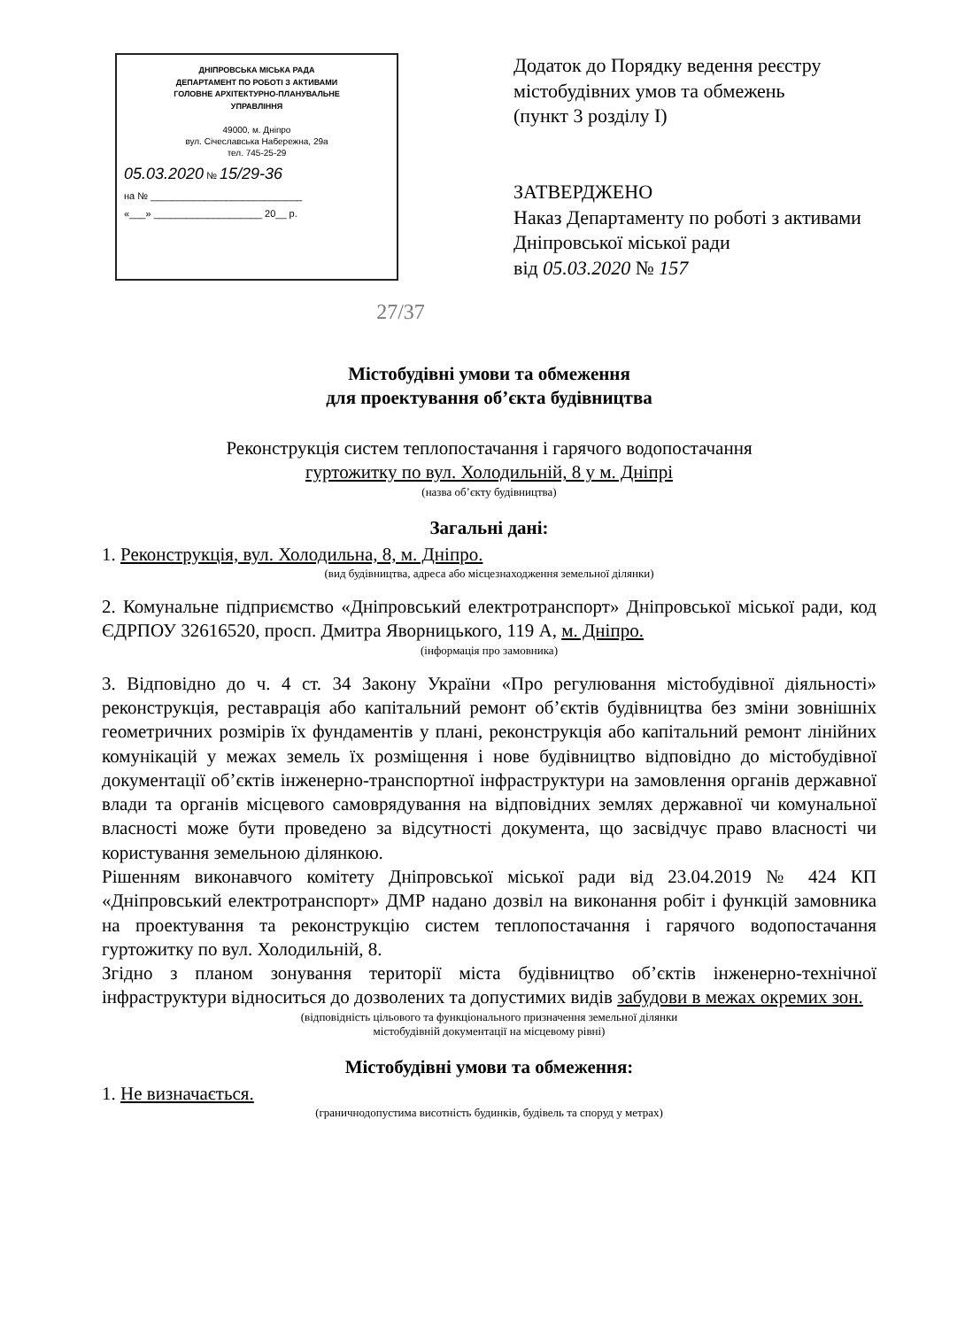ДНІПРОВСЬКА МІСЬКА РАДА
ДЕПАРТАМЕНТ ПО РОБОТІ З АКТИВАМИ
ГОЛОВНЕ АРХІТЕКТУРНО-ПЛАНУВАЛЬНЕ
УПРАВЛІННЯ
49000, м. Дніпро
вул. Січеславська Набережна, 29а
тел. 745-25-29
05.03.2020 № 15/29-36
на № ____________________________
«___» ____________________ 20__ р.
Додаток до Порядку ведення реєстру містобудівних умов та обмежень
(пункт 3 розділу І)
ЗАТВЕРДЖЕНО
Наказ Департаменту по роботі з активами Дніпровської міської ради
від 05.03.2020 № 157
27/37
Містобудівні умови та обмеження
для проектування об’єкта будівництва
Реконструкція систем теплопостачання і гарячого водопостачання
гуртожитку по вул. Холодильній, 8 у м. Дніпрі
(назва об’єкту будівництва)
Загальні дані:
1. Реконструкція, вул. Холодильна, 8, м. Дніпро.
(вид будівництва, адреса або місцезнаходження земельної ділянки)
2. Комунальне підприємство «Дніпровський електротранспорт» Дніпровської міської ради, код ЄДРПОУ 32616520, просп. Дмитра Яворницького, 119 А, м. Дніпро.
(інформація про замовника)
3. Відповідно до ч. 4 ст. 34 Закону України «Про регулювання містобудівної діяльності» реконструкція, реставрація або капітальний ремонт об’єктів будівництва без зміни зовнішніх геометричних розмірів їх фундаментів у плані, реконструкція або капітальний ремонт лінійних комунікацій у межах земель їх розміщення і нове будівництво відповідно до містобудівної документації об’єктів інженерно-транспортної інфраструктури на замовлення органів державної влади та органів місцевого самоврядування на відповідних землях державної чи комунальної власності може бути проведено за відсутності документа, що засвідчує право власності чи користування земельною ділянкою.
Рішенням виконавчого комітету Дніпровської міської ради від 23.04.2019 № 424 КП «Дніпровський електротранспорт» ДМР надано дозвіл на виконання робіт і функцій замовника на проектування та реконструкцію систем теплопостачання і гарячого водопостачання гуртожитку по вул. Холодильній, 8.
Згідно з планом зонування території міста будівництво об’єктів інженерно-технічної інфраструктури відноситься до дозволених та допустимих видів забудови в межах окремих зон.
(відповідність цільового та функціонального призначення земельної ділянки
містобудівній документації на місцевому рівні)
Містобудівні умови та обмеження:
1. Не визначається.
(граничнодопустима висотність будинків, будівель та споруд у метрах)